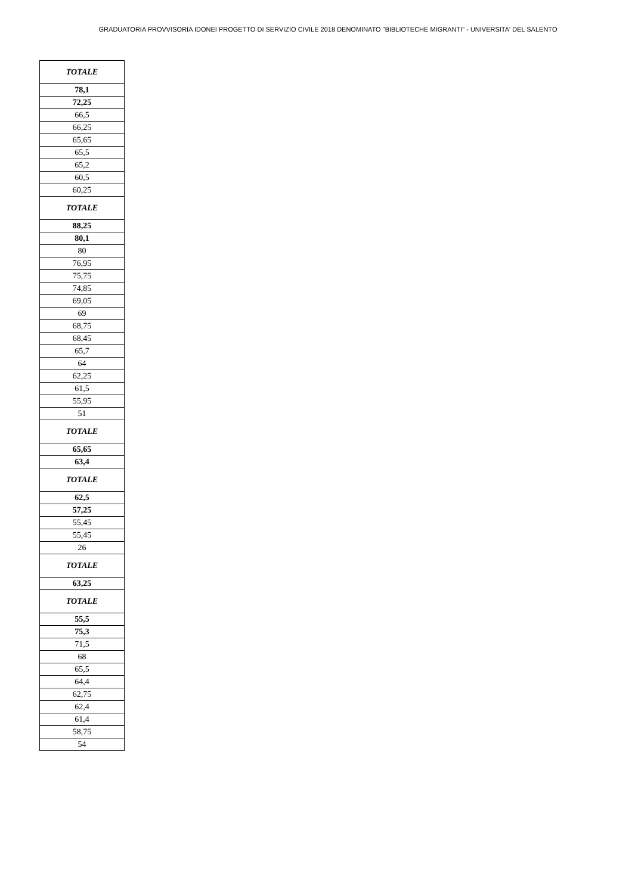GRADUATORIA PROVVISORIA IDONEI PROGETTO DI SERVIZIO CIVILE 2018 DENOMINATO "BIBLIOTECHE MIGRANTI" - UNIVERSITA' DEL SALENTO
| TOTALE |
| 78,1 |
| 72,25 |
| 66,5 |
| 66,25 |
| 65,65 |
| 65,5 |
| 65,2 |
| 60,5 |
| 60,25 |
| TOTALE |
| 88,25 |
| 80,1 |
| 80 |
| 76,95 |
| 75,75 |
| 74,85 |
| 69,05 |
| 69 |
| 68,75 |
| 68,45 |
| 65,7 |
| 64 |
| 62,25 |
| 61,5 |
| 55,95 |
| 51 |
| TOTALE |
| 65,65 |
| 63,4 |
| TOTALE |
| 62,5 |
| 57,25 |
| 55,45 |
| 55,45 |
| 26 |
| TOTALE |
| 63,25 |
| TOTALE |
| 55,5 |
| 75,3 |
| 71,5 |
| 68 |
| 65,5 |
| 64,4 |
| 62,75 |
| 62,4 |
| 61,4 |
| 58,75 |
| 54 |